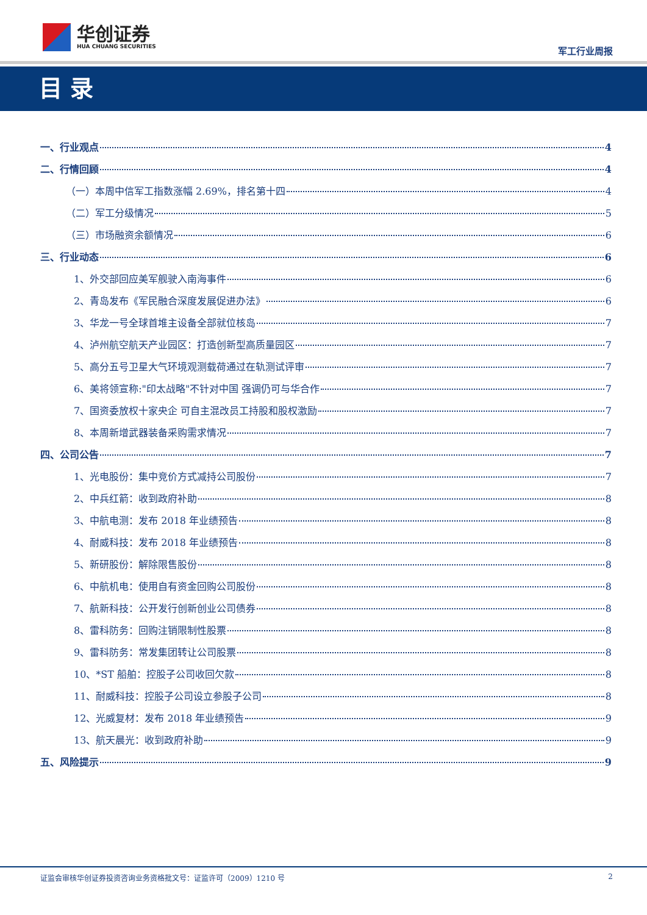华创证券
HUA CHUANG SECURITIES
军工行业周报
目 录
一、行业观点 4
二、行情回顾 4
（一）本周中信军工指数涨幅 2.69%，排名第十四 4
（二）军工分级情况 5
（三）市场融资余额情况 6
三、行业动态 6
1、外交部回应美军舰驶入南海事件 6
2、青岛发布《军民融合深度发展促进办法》 6
3、华龙一号全球首堆主设备全部就位核岛 7
4、泸州航空航天产业园区：打造创新型高质量园区 7
5、高分五号卫星大气环境观测载荷通过在轨测试评审 7
6、美将领宣称:"印太战略"不针对中国 强调仍可与华合作 7
7、国资委放权十家央企 可自主混改员工持股和股权激励 7
8、本周新增武器装备采购需求情况 7
四、公司公告 7
1、光电股份：集中竞价方式减持公司股份 7
2、中兵红箭：收到政府补助 8
3、中航电测：发布 2018 年业绩预告 8
4、耐威科技：发布 2018 年业绩预告 8
5、新研股份：解除限售股份 8
6、中航机电：使用自有资金回购公司股份 8
7、航新科技：公开发行创新创业公司债券 8
8、雷科防务：回购注销限制性股票 8
9、雷科防务：常发集团转让公司股票 8
10、*ST 船舶：控股子公司收回欠款 8
11、耐威科技：控股子公司设立参股子公司 8
12、光威复材：发布 2018 年业绩预告 9
13、航天晨光：收到政府补助 9
五、风险提示 9
证监会审核华创证券投资咨询业务资格批文号：证监许可（2009）1210 号 2